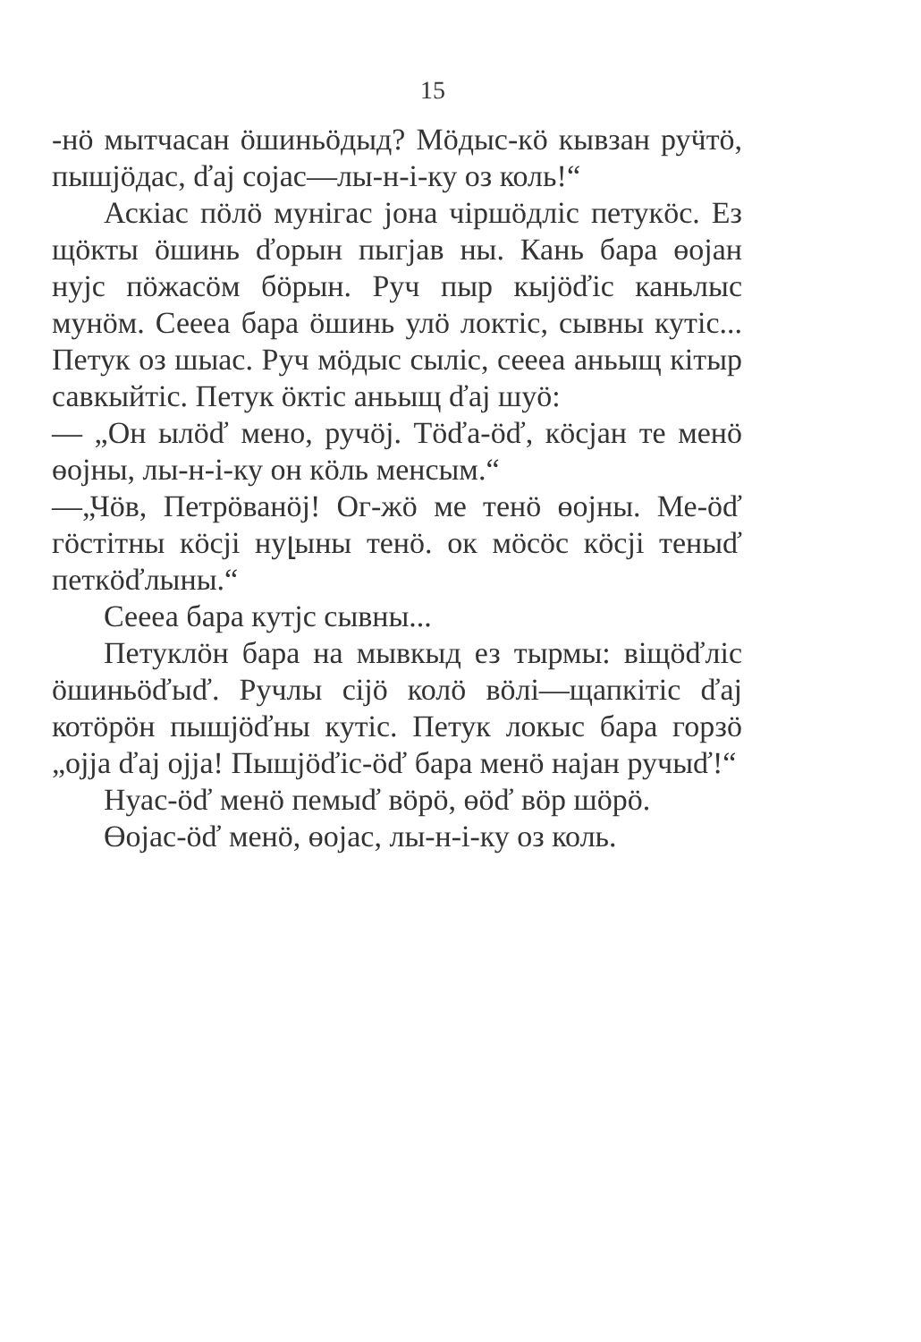15
-нӧ мытчасан ӧшиньӧдыд? Мӧдыс-кӧ кывзан руӵтӧ, пышјӧдас, ďaj cojac—лы-н-i-ку оз коль!“
Аскiас пӧлӧ мунiгас јона чiршӧдлiс петукӧс. Ез щӧкты ӧшинь ďорын пыгјав ны. Кань бара ɵојан нуjс пӧжасӧм бӧрын. Руч пыр кыјӧďic каньлыс мунӧм. Сеееа бара ӧшинь улӧ локтiс, сывны кутiс... Петук оз шыас. Руч мӧдыс сылiс, сеееа аньыщ кiтыр савкыйтiс. Петук ӧктiс аньыщ ďaj шуӧ:
— „Он ылӧď мено, ручӧj. Тӧďа-ӧď, кӧсјан тe менӧ ɵојны, лы-н-i-ку он кӧль менсым.“
—„Чӧв, Петрӧванӧj! Ог-жӧ ме тенӧ ɵојны. Ме-ӧď гӧстiтны кӧсјi нуլыны тенӧ. ок мӧсӧс кӧсјi теныď петкӧďлыны.“
Сеееа бара кутjс сывны...
Петуклӧн бара на мывкыд ез тырмы: вiщӧďлic ӧшиньӧďыď. Ручлы сiјӧ колӧ вӧлi—щапкiтiс ďaj котӧрӧн пышјӧďны кутiс. Петук локыс бара горзӧ „ојја ďaj ојја! Пышјӧďiс-ӧď бара менӧ најан ручыď!“
Нуас-ӧď менӧ пемыď вӧрӧ, ɵӧď вӧр шӧрӧ.
Ɵојас-ӧď менӧ, ɵојас, лы-н-i-ку оз коль.